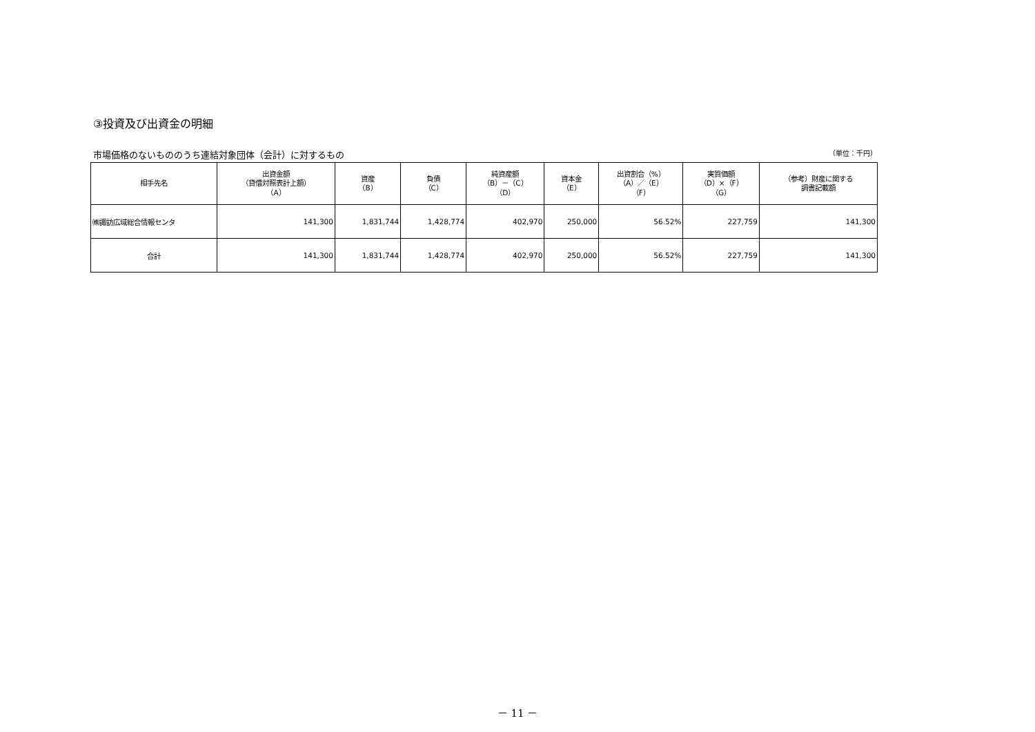③投資及び出資金の明細
市場価格のないもののうち連結対象団体（会計）に対するもの （単位：千円）
| 相手先名 | 出資金額 （貸借対照表計上額） （A） | 資産 （B） | 負債 （C） | 純資産額 （B）－（C） （D） | 資本金 （E） | 出資割合（%） （A）／（E） （F） | 実質価額 （D）×（F） （G） | （参考）財産に関する 調書記載額 |
| --- | --- | --- | --- | --- | --- | --- | --- | --- |
| ㈱諏訪広域総合情報センタ | 141,300 | 1,831,744 | 1,428,774 | 402,970 | 250,000 | 56.52% | 227,759 | 141,300 |
| 合計 | 141,300 | 1,831,744 | 1,428,774 | 402,970 | 250,000 | 56.52% | 227,759 | 141,300 |
－ 11 －